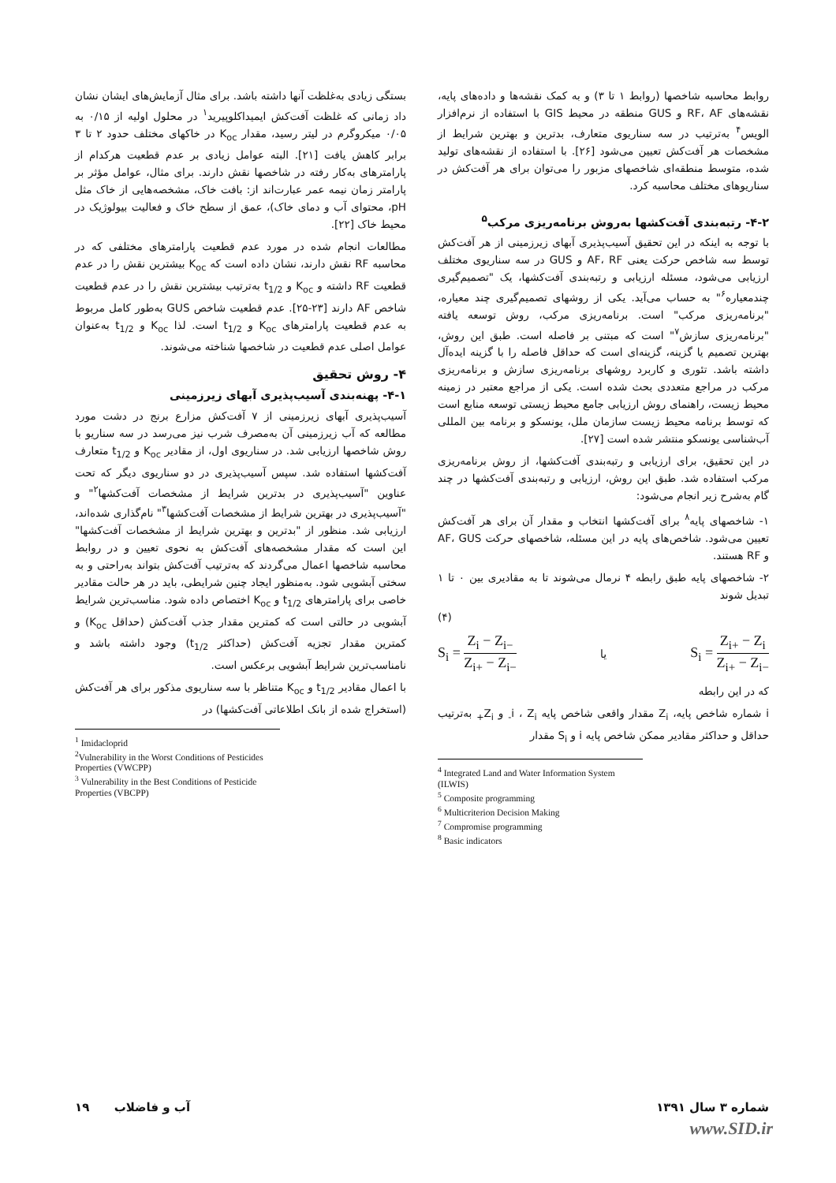بستگی زیادی به‌غلظت آنها داشته باشد. برای مثال آزمایش‌های ایشان نشان داد زمانی که غلظت آفت‌کش ایمیداکلوپیرید<sup>۱</sup> در محلول اولیه از ۰/۱۵ به ۰/۰۵ میکروگرم در لیتر رسید، مقدار K<sub>oc</sub> در خاکهای مختلف حدود ۲ تا ۳ برابر کاهش یافت [۲۱]. البته عوامل زیادی بر عدم قطعیت هرکدام از پارامترهای به‌کار رفته در شاخصها نقش دارند. برای مثال، عوامل مؤثر بر پارامتر زمان نیمه عمر عبارت‌اند از: بافت خاک، مشخصه‌هایی از خاک مثل pH، محتوای آب و دمای خاک)، عمق از سطح خاک و فعالیت بیولوژیک در محیط خاک [۲۲].
مطالعات انجام شده در مورد عدم قطعیت پارامترهای مختلفی که در محاسبه RF نقش دارند، نشان داده است که K<sub>oc</sub> بیشترین نقش را در عدم قطعیت RF داشته و K<sub>oc</sub> و t<sub>1/2</sub> به‌ترتیب بیشترین نقش را در عدم قطعیت شاخص AF دارند [۲۳-۲۵]. عدم قطعیت شاخص GUS به‌طور کامل مربوط به عدم قطعیت پارامترهای K<sub>oc</sub> و t<sub>1/2</sub> است. لذا K<sub>oc</sub> و t<sub>1/2</sub> به‌عنوان عوامل اصلی عدم قطعیت در شاخصها شناخته می‌شوند.
۴- روش تحقیق
۴-۱- پهنه‌بندی آسیب‌پذیری آبهای زیرزمینی
آسیب‌پذیری آبهای زیرزمینی از ۷ آفت‌کش مزارع برنج در دشت مورد مطالعه که آب زیرزمینی آن به‌مصرف شرب نیز می‌رسد در سه سناریو با روش شاخصها ارزیابی شد. در سناریوی اول، از مقادیر K<sub>oc</sub> و t<sub>1/2</sub> متعارف آفت‌کشها استفاده شد. سپس آسیب‌پذیری در دو سناریوی دیگر که تحت عناوین "آسیب‌پذیری در بدترین شرایط از مشخصات آفت‌کشها<sup>۲</sup>" و "آسیب‌پذیری در بهترین شرایط از مشخصات آفت‌کشها<sup>۳</sup>" نام‌گذاری شده‌اند، ارزیابی شد. منظور از "بدترین و بهترین شرایط از مشخصات آفت‌کشها" این است که مقدار مشخصه‌های آفت‌کش به نحوی تعیین و در روابط محاسبه شاخصها اعمال می‌گردند که به‌ترتیب آفت‌کش بتواند به‌راحتی و به سختی آبشویی شود. به‌منظور ایجاد چنین شرایطی، باید در هر حالت مقادیر خاصی برای پارامترهای t<sub>1/2</sub> و K<sub>oc</sub> اختصاص داده شود. مناسب‌ترین شرایط آبشویی در حالتی است که کمترین مقدار جذب آفت‌کش (حداقل K<sub>oc</sub>) و کمترین مقدار تجزیه آفت‌کش (حداکثر t<sub>1/2</sub>) وجود داشته باشد و نامناسب‌ترین شرایط آبشویی برعکس است.
با اعمال مقادیر t<sub>1/2</sub> و K<sub>oc</sub> متناظر با سه سناریوی مذکور برای هر آفت‌کش (استخراج شده از بانک اطلاعاتی آفت‌کشها) در
<sup>1</sup> Imidacloprid
<sup>2</sup> Vulnerability in the Worst Conditions of Pesticides Properties (VWCPP)
<sup>3</sup> Vulnerability in the Best Conditions of Pesticide Properties (VBCPP)
روابط محاسبه شاخصها (روابط ۱ تا ۳) و به کمک نقشه‌ها و داده‌های پایه، نقشه‌های RF، AF و GUS منطقه در محیط GIS با استفاده از نرم‌افزار الویس<sup>۴</sup> به‌ترتیب در سه سناریوی متعارف، بدترین و بهترین شرایط از مشخصات هر آفت‌کش تعیین می‌شود [۲۶]. با استفاده از نقشه‌های تولید شده، متوسط منطقه‌ای شاخصهای مزبور را می‌توان برای هر آفت‌کش در سناریوهای مختلف محاسبه کرد.
۴-۲- رتبه‌بندی آفت‌کشها به‌روش برنامه‌ریزی مرکب<sup>۵</sup>
با توجه به اینکه در این تحقیق آسیب‌پذیری آبهای زیرزمینی از هر آفت‌کش توسط سه شاخص حرکت یعنی AF، RF و GUS در سه سناریوی مختلف ارزیابی می‌شود، مسئله ارزیابی و رتبه‌بندی آفت‌کشها، یک "تصمیم‌گیری چندمعیاره<sup>۶</sup>" به حساب می‌آید. یکی از روشهای تصمیم‌گیری چند معیاره، "برنامه‌ریزی مرکب" است. برنامه‌ریزی مرکب، روش توسعه یافته "برنامه‌ریزی سازش<sup>۷</sup>" است که مبتنی بر فاصله است. طبق این روش، بهترین تصمیم یا گزینه، گزینه‌ای است که حداقل فاصله را با گزینه ایده‌آل داشته باشد. تئوری و کاربرد روشهای برنامه‌ریزی سازش و برنامه‌ریزی مرکب در مراجع متعددی بحث شده است. یکی از مراجع معتبر در زمینه محیط زیست، راهنمای روش ارزیابی جامع محیط زیستی توسعه منابع است که توسط برنامه محیط زیست سازمان ملل، یونسکو و برنامه بین المللی آب‌شناسی یونسکو منتشر شده است [۲۷].
در این تحقیق، برای ارزیابی و رتبه‌بندی آفت‌کشها، از روش برنامه‌ریزی مرکب استفاده شد. طبق این روش، ارزیابی و رتبه‌بندی آفت‌کشها در چند گام به‌شرح زیر انجام می‌شود:
۱- شاخصهای پایه<sup>۸</sup> برای آفت‌کشها انتخاب و مقدار آن برای هر آفت‌کش تعیین می‌شود. شاخص‌های پایه در این مسئله، شاخصهای حرکت AF، GUS و RF هستند.
۲- شاخصهای پایه طبق رابطه ۴ نرمال می‌شوند تا به مقادیری بین ۰ تا ۱ تبدیل شوند
(۴)
S<sub>i</sub> = Z<sub>i</sub> − Z<sub>i−</sub> Z<sub>i+</sub> − Z<sub>i−</sub> یا S<sub>i</sub> = Z<sub>i+</sub> − Z<sub>i</sub> Z<sub>i+</sub> − Z<sub>i−</sub>
که در این رابطه
i شماره شاخص پایه، Z<sub>i</sub> مقدار واقعی شاخص پایه i ، Z<sub>i-</sub> و Z<sub>i+</sub> به‌ترتیب حداقل و حداکثر مقادیر ممکن شاخص پایه i و S<sub>i</sub> مقدار
<sup>4</sup> Integrated Land and Water Information System (ILWIS)
<sup>5</sup> Composite programming
<sup>6</sup> Multicriterion Decision Making
<sup>7</sup> Compromise programming
<sup>8</sup> Basic indicators
شماره ۳ سال ۱۳۹۱ آب و فاضلاب ۱۹
www.SID.ir